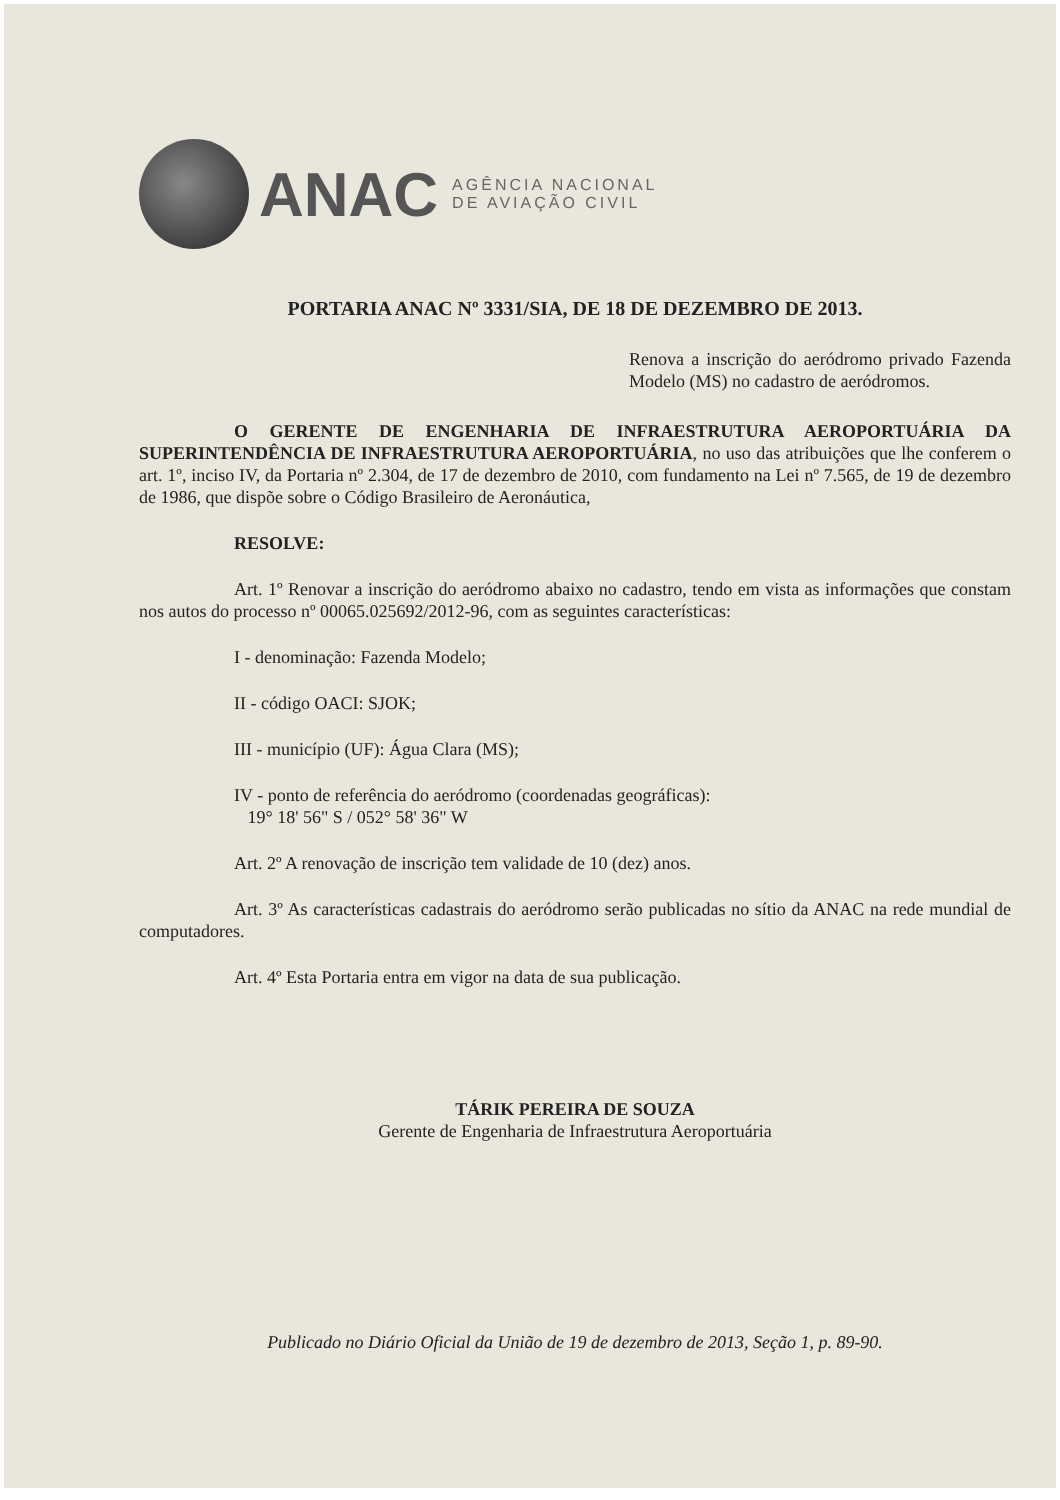ANAC
AGÊNCIA NACIONAL
DE AVIAÇÃO CIVIL
PORTARIA ANAC Nº 3331/SIA, DE 18 DE DEZEMBRO DE 2013.
Renova a inscrição do aeródromo privado Fazenda Modelo (MS) no cadastro de aeródromos.
O GERENTE DE ENGENHARIA DE INFRAESTRUTURA AEROPORTUÁRIA DA SUPERINTENDÊNCIA DE INFRAESTRUTURA AEROPORTUÁRIA, no uso das atribuições que lhe conferem o art. 1º, inciso IV, da Portaria nº 2.304, de 17 de dezembro de 2010, com fundamento na Lei nº 7.565, de 19 de dezembro de 1986, que dispõe sobre o Código Brasileiro de Aeronáutica,
RESOLVE:
Art. 1º Renovar a inscrição do aeródromo abaixo no cadastro, tendo em vista as informações que constam nos autos do processo nº 00065.025692/2012-96, com as seguintes características:
I - denominação: Fazenda Modelo;
II - código OACI: SJOK;
III - município (UF): Água Clara (MS);
IV - ponto de referência do aeródromo (coordenadas geográficas):
19° 18' 56" S / 052° 58' 36" W
Art. 2º A renovação de inscrição tem validade de 10 (dez) anos.
Art. 3º As características cadastrais do aeródromo serão publicadas no sítio da ANAC na rede mundial de computadores.
Art. 4º Esta Portaria entra em vigor na data de sua publicação.
TÁRIK PEREIRA DE SOUZA
Gerente de Engenharia de Infraestrutura Aeroportuária
Publicado no Diário Oficial da União de 19 de dezembro de 2013, Seção 1, p. 89-90.